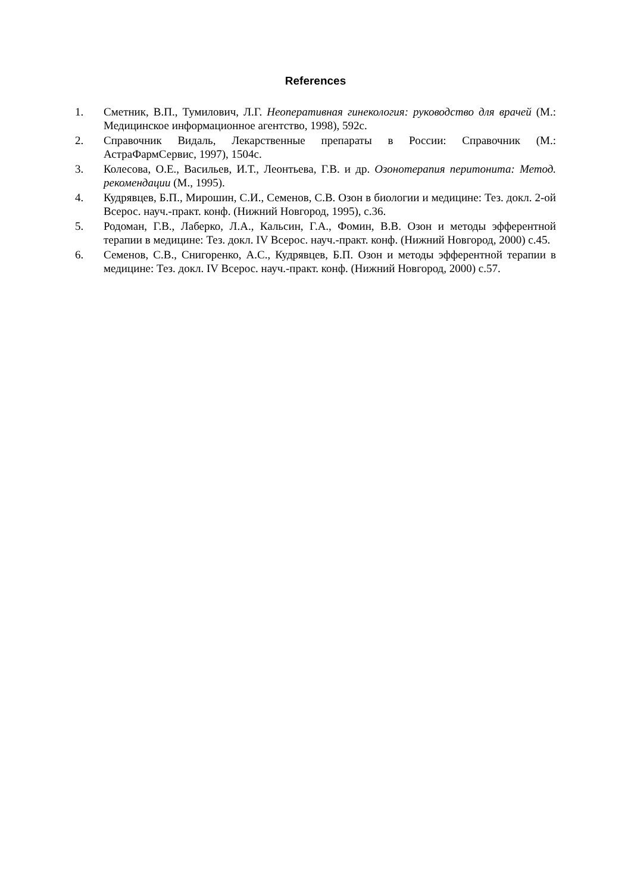References
1. Сметник, В.П., Тумилович, Л.Г. Неоперативная гинекология: руководство для врачей (М.: Медицинское информационное агентство, 1998), 592с.
2. Справочник Видаль, Лекарственные препараты в России: Справочник (М.: АстраФармСервис, 1997), 1504с.
3. Колесова, О.Е., Васильев, И.Т., Леонтьева, Г.В. и др. Озонотерапия перитонита: Метод. рекомендации (М., 1995).
4. Кудрявцев, Б.П., Мирошин, С.И., Семенов, С.В. Озон в биологии и медицине: Тез. докл. 2-ой Всерос. науч.-практ. конф. (Нижний Новгород, 1995), с.36.
5. Родоман, Г.В., Лаберко, Л.А., Кальсин, Г.А., Фомин, В.В. Озон и методы эфферентной терапии в медицине: Тез. докл. IV Всерос. науч.-практ. конф. (Нижний Новгород, 2000) с.45.
6. Семенов, С.В., Снигоренко, А.С., Кудрявцев, Б.П. Озон и методы эфферентной терапии в медицине: Тез. докл. IV Всерос. науч.-практ. конф. (Нижний Новгород, 2000) с.57.